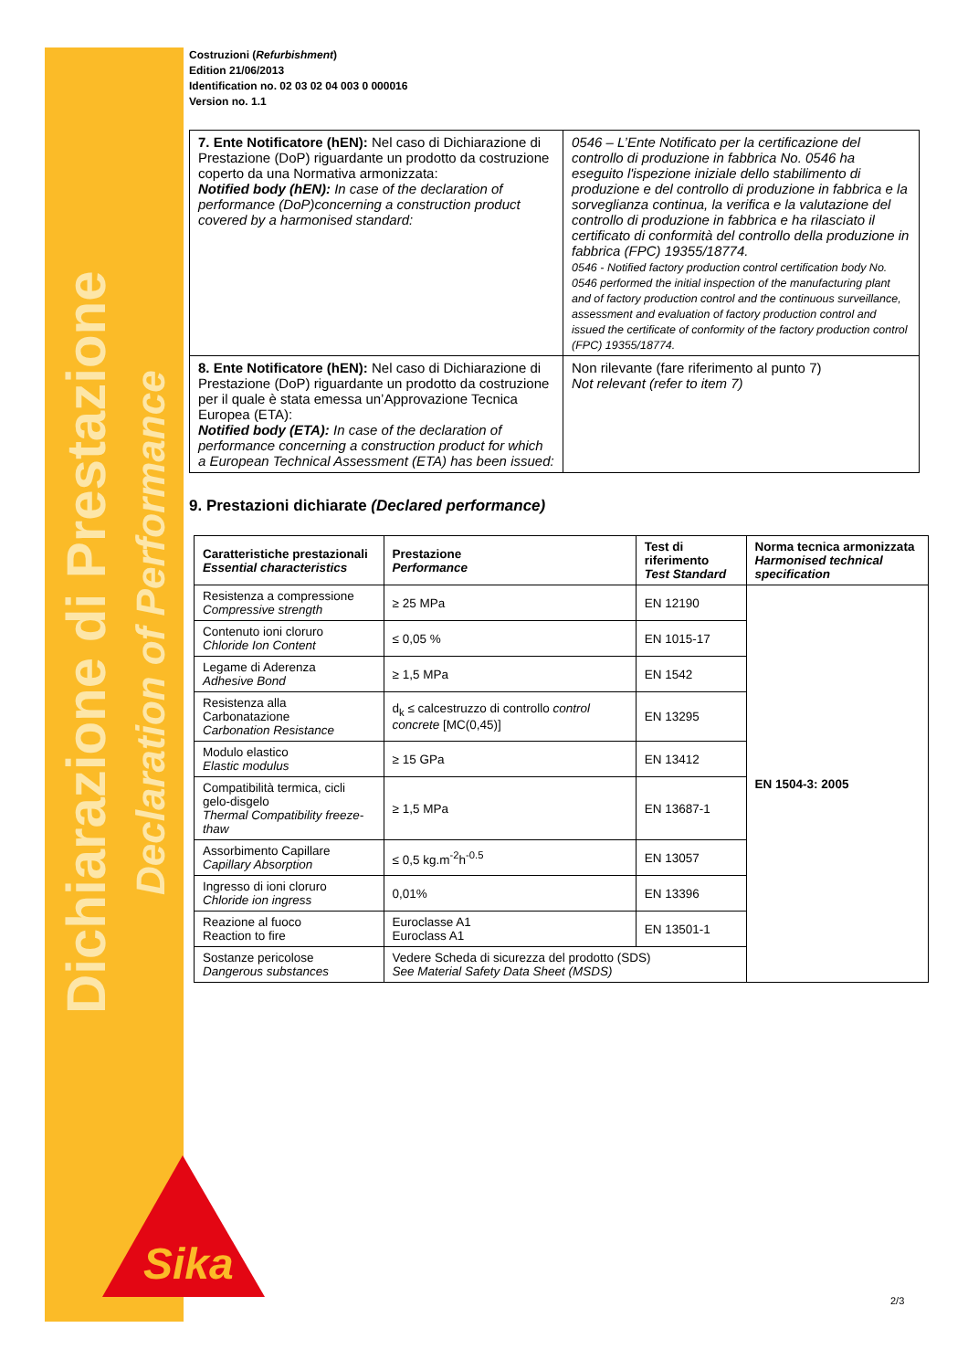Dichiarazione di Prestazione
Declaration of Performance
Costruzioni (Refurbishment)
Edition 21/06/2013
Identification no. 02 03 02 04 003 0 000016
Version no. 1.1
| 7. Ente Notificatore (hEN): Nel caso di Dichiarazione di Prestazione (DoP) riguardante un prodotto da costruzione coperto da una Normativa armonizzata: Notified body (hEN): In case of the declaration of performance (DoP)concerning a construction product covered by a harmonised standard: | 0546 – L’Ente Notificato per la certificazione del controllo di produzione in fabbrica No. 0546 ha eseguito l'ispezione iniziale dello stabilimento di produzione e del controllo di produzione in fabbrica e la sorveglianza continua, la verifica e la valutazione del controllo di produzione in fabbrica e ha rilasciato il certificato di conformità del controllo della produzione in fabbrica (FPC) 19355/18774. 0546 - Notified factory production control certification body No. 0546 performed the initial inspection of the manufacturing plant and of factory production control and the continuous surveillance, assessment and evaluation of factory production control and issued the certificate of conformity of the factory production control (FPC) 19355/18774. |
| 8. Ente Notificatore (hEN): Nel caso di Dichiarazione di Prestazione (DoP) riguardante un prodotto da costruzione per il quale è stata emessa un’Approvazione Tecnica Europea (ETA): Notified body (ETA): In case of the declaration of performance concerning a construction product for which a European Technical Assessment (ETA) has been issued: | Non rilevante (fare riferimento al punto 7) Not relevant (refer to item 7) |
9. Prestazioni dichiarate (Declared performance)
| Caratteristiche prestazionali Essential characteristics | Prestazione Performance | Test di riferimento Test Standard | Norma tecnica armonizzata Harmonised technical specification |
| --- | --- | --- | --- |
| Resistenza a compressione Compressive strength | ≥ 25 MPa | EN 12190 | EN 1504-3: 2005 |
| Contenuto ioni cloruro Chloride Ion Content | ≤ 0,05 % | EN 1015-17 | |
| Legame di Aderenza Adhesive Bond | ≥ 1,5 MPa | EN 1542 | |
| Resistenza alla Carbonatazione Carbonation Resistance | d<sub>k</sub> ≤ calcestruzzo di controllo control concrete [MC(0,45)] | EN 13295 | |
| Modulo elastico Elastic modulus | ≥ 15 GPa | EN 13412 | |
| Compatibilità termica, cicli gelo-disgelo Thermal Compatibility freeze-thaw | ≥ 1,5 MPa | EN 13687-1 | |
| Assorbimento Capillare Capillary Absorption | ≤ 0,5 kg.m<sup>-2</sup>h<sup>-0.5</sup> | EN 13057 | |
| Ingresso di ioni cloruro Chloride ion ingress | 0,01% | EN 13396 | |
| Reazione al fuoco Reaction to fire | Euroclasse A1 Euroclass A1 | EN 13501-1 | |
| Sostanze pericolose Dangerous substances | Vedere Scheda di sicurezza del prodotto (SDS) See Material Safety Data Sheet (MSDS) | | |
Sika
2/3